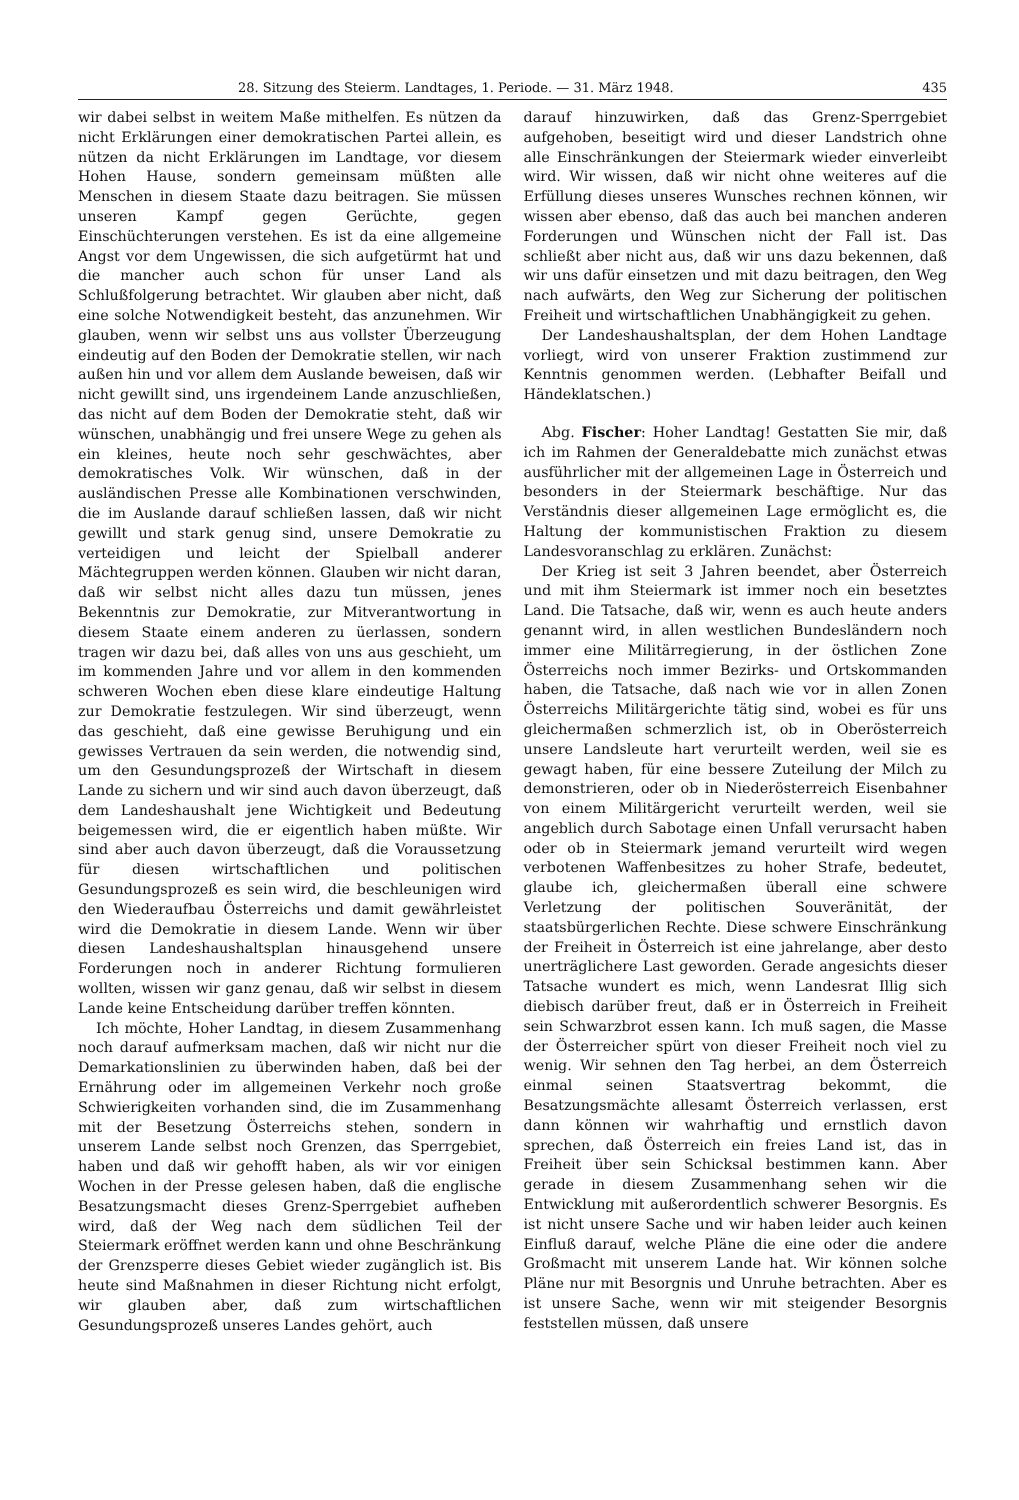28. Sitzung des Steierm. Landtages, 1. Periode. — 31. März 1948. 435
wir dabei selbst in weitem Maße mithelfen. Es nützen da nicht Erklärungen einer demokratischen Partei allein, es nützen da nicht Erklärungen im Landtage, vor diesem Hohen Hause, sondern gemeinsam müßten alle Menschen in diesem Staate dazu beitragen. Sie müssen unseren Kampf gegen Gerüchte, gegen Einschüchterungen verstehen. Es ist da eine allgemeine Angst vor dem Ungewissen, die sich aufgetürmt hat und die mancher auch schon für unser Land als Schlußfolgerung betrachtet. Wir glauben aber nicht, daß eine solche Notwendigkeit besteht, das anzunehmen. Wir glauben, wenn wir selbst uns aus vollster Überzeugung eindeutig auf den Boden der Demokratie stellen, wir nach außen hin und vor allem dem Auslande beweisen, daß wir nicht gewillt sind, uns irgendeinem Lande anzuschließen, das nicht auf dem Boden der Demokratie steht, daß wir wünschen, unabhängig und frei unsere Wege zu gehen als ein kleines, heute noch sehr geschwächtes, aber demokratisches Volk. Wir wünschen, daß in der ausländischen Presse alle Kombinationen verschwinden, die im Auslande darauf schließen lassen, daß wir nicht gewillt und stark genug sind, unsere Demokratie zu verteidigen und leicht der Spielball anderer Mächtegruppen werden können. Glauben wir nicht daran, daß wir selbst nicht alles dazu tun müssen, jenes Bekenntnis zur Demokratie, zur Mitverantwortung in diesem Staate einem anderen zu üerlassen, sondern tragen wir dazu bei, daß alles von uns aus geschieht, um im kommenden Jahre und vor allem in den kommenden schweren Wochen eben diese klare eindeutige Haltung zur Demokratie festzulegen. Wir sind überzeugt, wenn das geschieht, daß eine gewisse Beruhigung und ein gewisses Vertrauen da sein werden, die notwendig sind, um den Gesundungsprozeß der Wirtschaft in diesem Lande zu sichern und wir sind auch davon überzeugt, daß dem Landeshaushalt jene Wichtigkeit und Bedeutung beigemessen wird, die er eigentlich haben müßte. Wir sind aber auch davon überzeugt, daß die Voraussetzung für diesen wirtschaftlichen und politischen Gesundungsprozeß es sein wird, die beschleunigen wird den Wiederaufbau Österreichs und damit gewährleistet wird die Demokratie in diesem Lande. Wenn wir über diesen Landeshaushaltsplan hinausgehend unsere Forderungen noch in anderer Richtung formulieren wollten, wissen wir ganz genau, daß wir selbst in diesem Lande keine Entscheidung darüber treffen könnten.
Ich möchte, Hoher Landtag, in diesem Zusammenhang noch darauf aufmerksam machen, daß wir nicht nur die Demarkationslinien zu überwinden haben, daß bei der Ernährung oder im allgemeinen Verkehr noch große Schwierigkeiten vorhanden sind, die im Zusammenhang mit der Besetzung Österreichs stehen, sondern in unserem Lande selbst noch Grenzen, das Sperrgebiet, haben und daß wir gehofft haben, als wir vor einigen Wochen in der Presse gelesen haben, daß die englische Besatzungsmacht dieses Grenz-Sperrgebiet aufheben wird, daß der Weg nach dem südlichen Teil der Steiermark eröffnet werden kann und ohne Beschränkung der Grenzsperre dieses Gebiet wieder zugänglich ist. Bis heute sind Maßnahmen in dieser Richtung nicht erfolgt, wir glauben aber, daß zum wirtschaftlichen Gesundungsprozeß unseres Landes gehört, auch
darauf hinzuwirken, daß das Grenz-Sperrgebiet aufgehoben, beseitigt wird und dieser Landstrich ohne alle Einschränkungen der Steiermark wieder einverleibt wird. Wir wissen, daß wir nicht ohne weiteres auf die Erfüllung dieses unseres Wunsches rechnen können, wir wissen aber ebenso, daß das auch bei manchen anderen Forderungen und Wünschen nicht der Fall ist. Das schließt aber nicht aus, daß wir uns dazu bekennen, daß wir uns dafür einsetzen und mit dazu beitragen, den Weg nach aufwärts, den Weg zur Sicherung der politischen Freiheit und wirtschaftlichen Unabhängigkeit zu gehen.
Der Landeshaushaltsplan, der dem Hohen Landtage vorliegt, wird von unserer Fraktion zustimmend zur Kenntnis genommen werden. (Lebhafter Beifall und Händeklatschen.)
Abg. Fischer: Hoher Landtag! Gestatten Sie mir, daß ich im Rahmen der Generaldebatte mich zunächst etwas ausführlicher mit der allgemeinen Lage in Österreich und besonders in der Steiermark beschäftige. Nur das Verständnis dieser allgemeinen Lage ermöglicht es, die Haltung der kommunistischen Fraktion zu diesem Landesvoranschlag zu erklären. Zunächst:
Der Krieg ist seit 3 Jahren beendet, aber Österreich und mit ihm Steiermark ist immer noch ein besetztes Land. Die Tatsache, daß wir, wenn es auch heute anders genannt wird, in allen westlichen Bundesländern noch immer eine Militärregierung, in der östlichen Zone Österreichs noch immer Bezirks- und Ortskommanden haben, die Tatsache, daß nach wie vor in allen Zonen Österreichs Militärgerichte tätig sind, wobei es für uns gleichermaßen schmerzlich ist, ob in Oberösterreich unsere Landsleute hart verurteilt werden, weil sie es gewagt haben, für eine bessere Zuteilung der Milch zu demonstrieren, oder ob in Niederösterreich Eisenbahner von einem Militärgericht verurteilt werden, weil sie angeblich durch Sabotage einen Unfall verursacht haben oder ob in Steiermark jemand verurteilt wird wegen verbotenen Waffenbesitzes zu hoher Strafe, bedeutet, glaube ich, gleichermaßen überall eine schwere Verletzung der politischen Souveränität, der staatsbürgerlichen Rechte. Diese schwere Einschränkung der Freiheit in Österreich ist eine jahrelange, aber desto unerträglichere Last geworden. Gerade angesichts dieser Tatsache wundert es mich, wenn Landesrat Illig sich diebisch darüber freut, daß er in Österreich in Freiheit sein Schwarzbrot essen kann. Ich muß sagen, die Masse der Österreicher spürt von dieser Freiheit noch viel zu wenig. Wir sehnen den Tag herbei, an dem Österreich einmal seinen Staatsvertrag bekommt, die Besatzungsmächte allesamt Österreich verlassen, erst dann können wir wahrhaftig und ernstlich davon sprechen, daß Österreich ein freies Land ist, das in Freiheit über sein Schicksal bestimmen kann. Aber gerade in diesem Zusammenhang sehen wir die Entwicklung mit außerordentlich schwerer Besorgnis. Es ist nicht unsere Sache und wir haben leider auch keinen Einfluß darauf, welche Pläne die eine oder die andere Großmacht mit unserem Lande hat. Wir können solche Pläne nur mit Besorgnis und Unruhe betrachten. Aber es ist unsere Sache, wenn wir mit steigender Besorgnis feststellen müssen, daß unsere